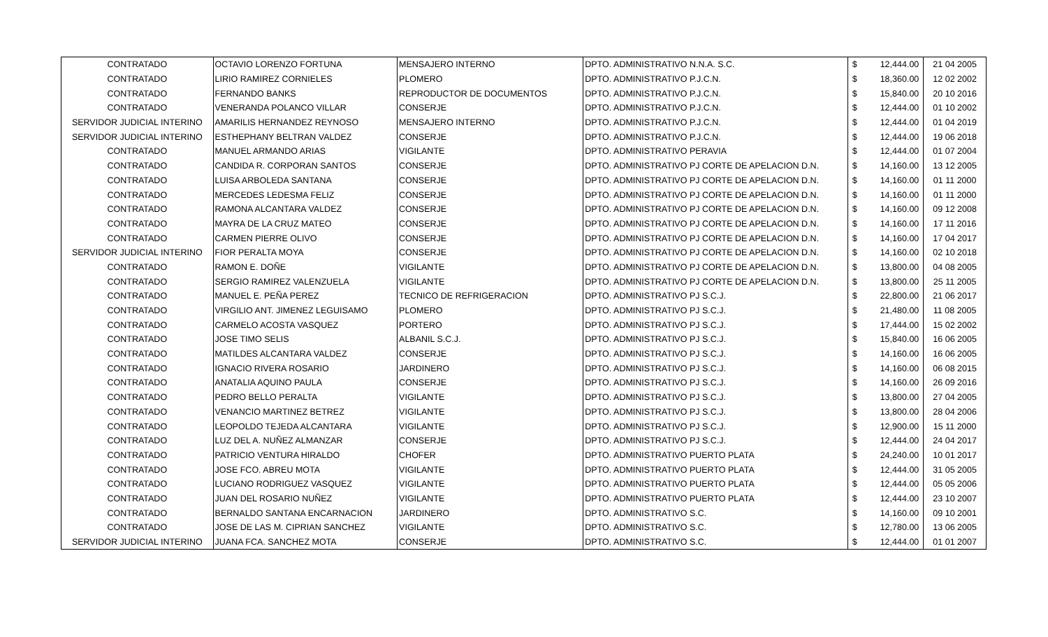| CONTRATADO | OCTAVIO LORENZO FORTUNA | MENSAJERO INTERNO | DPTO. ADMINISTRATIVO N.N.A. S.C. | $ | 12,444.00 | 21 04 2005 |
| CONTRATADO | LIRIO RAMIREZ CORNIELES | PLOMERO | DPTO. ADMINISTRATIVO P.J.C.N. | $ | 18,360.00 | 12 02 2002 |
| CONTRATADO | FERNANDO BANKS | REPRODUCTOR DE DOCUMENTOS | DPTO. ADMINISTRATIVO P.J.C.N. | $ | 15,840.00 | 20 10 2016 |
| CONTRATADO | VENERANDA POLANCO VILLAR | CONSERJE | DPTO. ADMINISTRATIVO P.J.C.N. | $ | 12,444.00 | 01 10 2002 |
| SERVIDOR JUDICIAL INTERINO | AMARILIS HERNANDEZ REYNOSO | MENSAJERO INTERNO | DPTO. ADMINISTRATIVO P.J.C.N. | $ | 12,444.00 | 01 04 2019 |
| SERVIDOR JUDICIAL INTERINO | ESTHEPHANY BELTRAN VALDEZ | CONSERJE | DPTO. ADMINISTRATIVO P.J.C.N. | $ | 12,444.00 | 19 06 2018 |
| CONTRATADO | MANUEL ARMANDO ARIAS | VIGILANTE | DPTO. ADMINISTRATIVO PERAVIA | $ | 12,444.00 | 01 07 2004 |
| CONTRATADO | CANDIDA R. CORPORAN SANTOS | CONSERJE | DPTO. ADMINISTRATIVO PJ CORTE DE APELACION D.N. | $ | 14,160.00 | 13 12 2005 |
| CONTRATADO | LUISA ARBOLEDA SANTANA | CONSERJE | DPTO. ADMINISTRATIVO PJ CORTE DE APELACION D.N. | $ | 14,160.00 | 01 11 2000 |
| CONTRATADO | MERCEDES LEDESMA FELIZ | CONSERJE | DPTO. ADMINISTRATIVO PJ CORTE DE APELACION D.N. | $ | 14,160.00 | 01 11 2000 |
| CONTRATADO | RAMONA ALCANTARA VALDEZ | CONSERJE | DPTO. ADMINISTRATIVO PJ CORTE DE APELACION D.N. | $ | 14,160.00 | 09 12 2008 |
| CONTRATADO | MAYRA DE LA CRUZ MATEO | CONSERJE | DPTO. ADMINISTRATIVO PJ CORTE DE APELACION D.N. | $ | 14,160.00 | 17 11 2016 |
| CONTRATADO | CARMEN PIERRE OLIVO | CONSERJE | DPTO. ADMINISTRATIVO PJ CORTE DE APELACION D.N. | $ | 14,160.00 | 17 04 2017 |
| SERVIDOR JUDICIAL INTERINO | FIOR PERALTA MOYA | CONSERJE | DPTO. ADMINISTRATIVO PJ CORTE DE APELACION D.N. | $ | 14,160.00 | 02 10 2018 |
| CONTRATADO | RAMON E. DOÑE | VIGILANTE | DPTO. ADMINISTRATIVO PJ CORTE DE APELACION D.N. | $ | 13,800.00 | 04 08 2005 |
| CONTRATADO | SERGIO RAMIREZ VALENZUELA | VIGILANTE | DPTO. ADMINISTRATIVO PJ CORTE DE APELACION D.N. | $ | 13,800.00 | 25 11 2005 |
| CONTRATADO | MANUEL E. PEÑA PEREZ | TECNICO DE REFRIGERACION | DPTO. ADMINISTRATIVO PJ S.C.J. | $ | 22,800.00 | 21 06 2017 |
| CONTRATADO | VIRGILIO ANT. JIMENEZ LEGUISAMO | PLOMERO | DPTO. ADMINISTRATIVO PJ S.C.J. | $ | 21,480.00 | 11 08 2005 |
| CONTRATADO | CARMELO ACOSTA VASQUEZ | PORTERO | DPTO. ADMINISTRATIVO PJ S.C.J. | $ | 17,444.00 | 15 02 2002 |
| CONTRATADO | JOSE TIMO SELIS | ALBANIL S.C.J. | DPTO. ADMINISTRATIVO PJ S.C.J. | $ | 15,840.00 | 16 06 2005 |
| CONTRATADO | MATILDES ALCANTARA VALDEZ | CONSERJE | DPTO. ADMINISTRATIVO PJ S.C.J. | $ | 14,160.00 | 16 06 2005 |
| CONTRATADO | IGNACIO RIVERA ROSARIO | JARDINERO | DPTO. ADMINISTRATIVO PJ S.C.J. | $ | 14,160.00 | 06 08 2015 |
| CONTRATADO | ANATALIA AQUINO PAULA | CONSERJE | DPTO. ADMINISTRATIVO PJ S.C.J. | $ | 14,160.00 | 26 09 2016 |
| CONTRATADO | PEDRO BELLO PERALTA | VIGILANTE | DPTO. ADMINISTRATIVO PJ S.C.J. | $ | 13,800.00 | 27 04 2005 |
| CONTRATADO | VENANCIO MARTINEZ BETREZ | VIGILANTE | DPTO. ADMINISTRATIVO PJ S.C.J. | $ | 13,800.00 | 28 04 2006 |
| CONTRATADO | LEOPOLDO TEJEDA ALCANTARA | VIGILANTE | DPTO. ADMINISTRATIVO PJ S.C.J. | $ | 12,900.00 | 15 11 2000 |
| CONTRATADO | LUZ DEL A. NUÑEZ ALMANZAR | CONSERJE | DPTO. ADMINISTRATIVO PJ S.C.J. | $ | 12,444.00 | 24 04 2017 |
| CONTRATADO | PATRICIO VENTURA HIRALDO | CHOFER | DPTO. ADMINISTRATIVO PUERTO PLATA | $ | 24,240.00 | 10 01 2017 |
| CONTRATADO | JOSE FCO. ABREU MOTA | VIGILANTE | DPTO. ADMINISTRATIVO PUERTO PLATA | $ | 12,444.00 | 31 05 2005 |
| CONTRATADO | LUCIANO RODRIGUEZ VASQUEZ | VIGILANTE | DPTO. ADMINISTRATIVO PUERTO PLATA | $ | 12,444.00 | 05 05 2006 |
| CONTRATADO | JUAN DEL ROSARIO NUÑEZ | VIGILANTE | DPTO. ADMINISTRATIVO PUERTO PLATA | $ | 12,444.00 | 23 10 2007 |
| CONTRATADO | BERNALDO SANTANA ENCARNACION | JARDINERO | DPTO. ADMINISTRATIVO S.C. | $ | 14,160.00 | 09 10 2001 |
| CONTRATADO | JOSE DE LAS M. CIPRIAN SANCHEZ | VIGILANTE | DPTO. ADMINISTRATIVO S.C. | $ | 12,780.00 | 13 06 2005 |
| SERVIDOR JUDICIAL INTERINO | JUANA FCA. SANCHEZ MOTA | CONSERJE | DPTO. ADMINISTRATIVO S.C. | $ | 12,444.00 | 01 01 2007 |